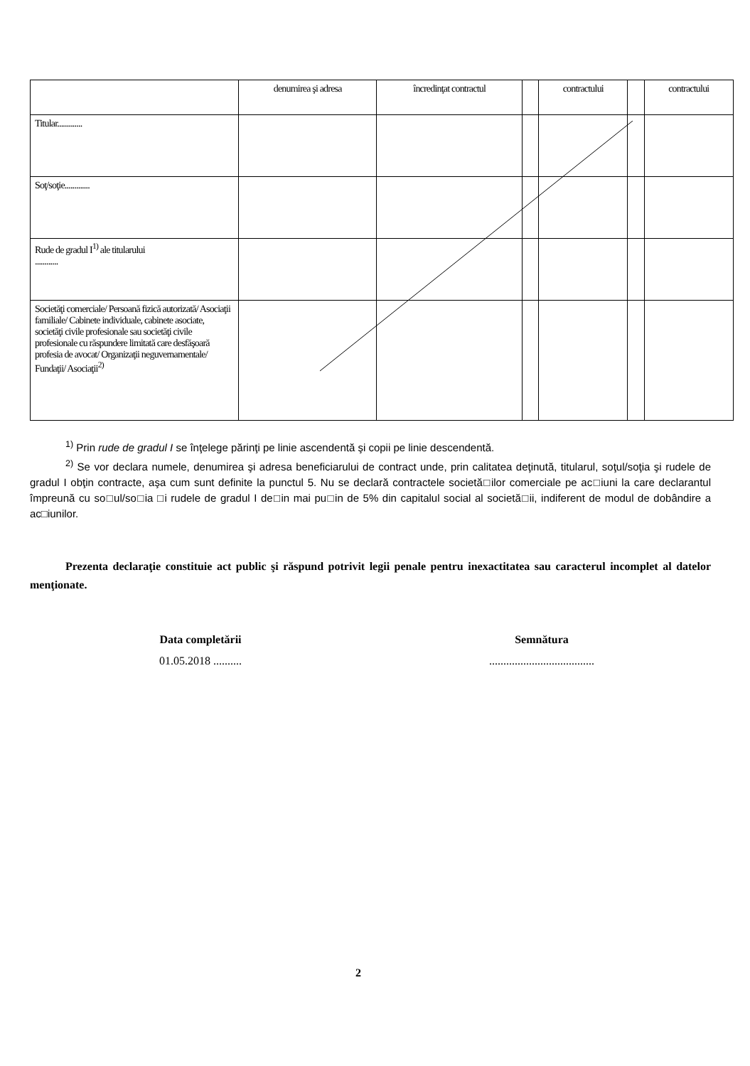| | denumirea şi adresa | încredinţat contractul | | contractului | | contractului |
| Titular............. | | | | | | |
| Soţ/soţie............. | | | | | | |
| Rude de gradul I<sup>1)</sup> ale titularului ............ | | | | | | |
| Societăţi comerciale/ Persoană fizică autorizată/ Asociaţii familiale/ Cabinete individuale, cabinete asociate, societăţi civile profesionale sau societăţi civile profesionale cu răspundere limitată care desfăşoară profesia de avocat/ Organizaţii neguvernamentale/ Fundaţii/ Asociaţii<sup>2)</sup> | | | | | | |
<sup>1)</sup> Prin rude de gradul I se înţelege părinţi pe linie ascendentă şi copii pe linie descendentă.
<sup>2)</sup> Se vor declara numele, denumirea şi adresa beneficiarului de contract unde, prin calitatea deţinută, titularul, soţul/soţia şi rudele de gradul I obţin contracte, aşa cum sunt definite la punctul 5. Nu se declară contractele societă□ilor comerciale pe ac□iuni la care declarantul împreună cu so□ul/so□ia □i rudele de gradul I de□in mai pu□in de 5% din capitalul social al societă□ii, indiferent de modul de dobândire a ac□iunilor.
Prezenta declaraţie constituie act public şi răspund potrivit legii penale pentru inexactitatea sau caracterul incomplet al datelor menţionate.
Data completării
01.05.2018 ..........
Semnătura
.....................................
2